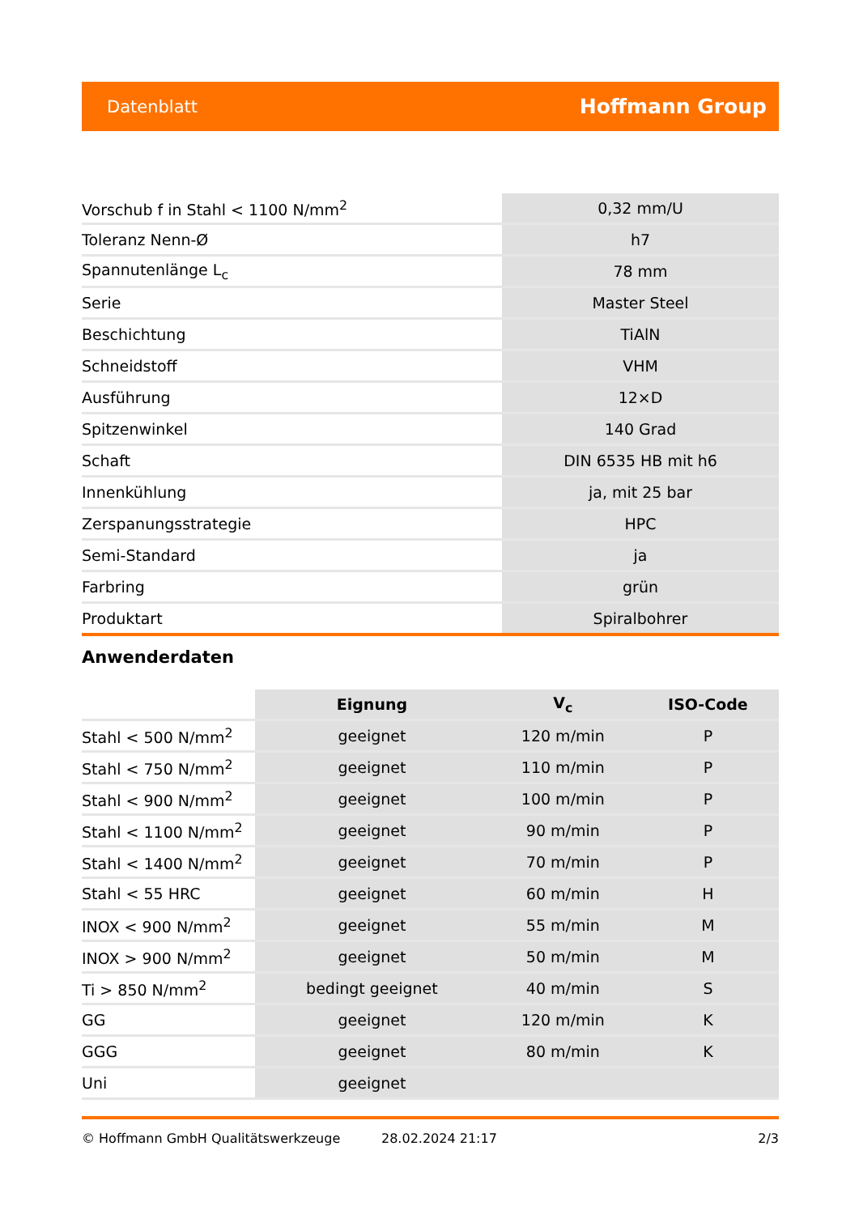Datenblatt Hoffmann Group
| Vorschub f in Stahl < 1100 N/mm<sup>2</sup> | 0,32 mm/U |
| Toleranz Nenn-Ø | h7 |
| Spannutenlänge L<sub>c</sub> | 78 mm |
| Serie | Master Steel |
| Beschichtung | TiAlN |
| Schneidstoff | VHM |
| Ausführung | 12×D |
| Spitzenwinkel | 140 Grad |
| Schaft | DIN 6535 HB mit h6 |
| Innenkühlung | ja, mit 25 bar |
| Zerspanungsstrategie | HPC |
| Semi-Standard | ja |
| Farbring | grün |
| Produktart | Spiralbohrer |
Anwenderdaten
| | Eignung | V<sub>c</sub> | ISO-Code |
| --- | --- | --- | --- |
| Stahl < 500 N/mm<sup>2</sup> | geeignet | 120 m/min | P |
| Stahl < 750 N/mm<sup>2</sup> | geeignet | 110 m/min | P |
| Stahl < 900 N/mm<sup>2</sup> | geeignet | 100 m/min | P |
| Stahl < 1100 N/mm<sup>2</sup> | geeignet | 90 m/min | P |
| Stahl < 1400 N/mm<sup>2</sup> | geeignet | 70 m/min | P |
| Stahl < 55 HRC | geeignet | 60 m/min | H |
| INOX < 900 N/mm<sup>2</sup> | geeignet | 55 m/min | M |
| INOX > 900 N/mm<sup>2</sup> | geeignet | 50 m/min | M |
| Ti > 850 N/mm<sup>2</sup> | bedingt geeignet | 40 m/min | S |
| GG | geeignet | 120 m/min | K |
| GGG | geeignet | 80 m/min | K |
| Uni | geeignet | | |
© Hoffmann GmbH Qualitätswerkzeuge 28.02.2024 21:17 2/3